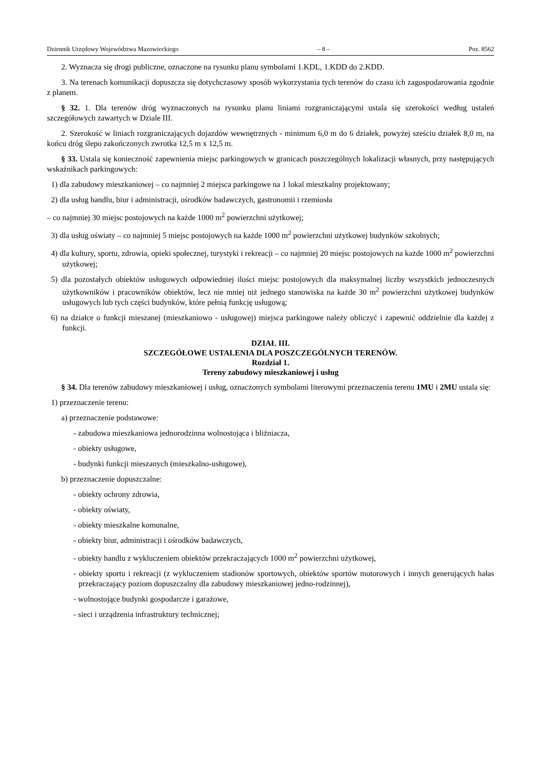Dziennik Urzędowy Województwa Mazowieckiego – 8 – Poz. 8562
2. Wyznacza się drogi publiczne, oznaczone na rysunku planu symbolami 1.KDL, 1.KDD do 2.KDD.
3. Na terenach komunikacji dopuszcza się dotychczasowy sposób wykorzystania tych terenów do czasu ich zagospodarowania zgodnie z planem.
§ 32. 1. Dla terenów dróg wyznaczonych na rysunku planu liniami rozgraniczającymi ustala się szerokości według ustaleń szczegółowych zawartych w Dziale III.
2. Szerokość w liniach rozgraniczających dojazdów wewnętrznych - minimum 6,0 m do 6 działek, powyżej sześciu działek 8,0 m, na końcu dróg ślepo zakończonych zwrotka 12,5 m x 12,5 m.
§ 33. Ustala się konieczność zapewnienia miejsc parkingowych w granicach poszczególnych lokalizacji własnych, przy następujących wskaźnikach parkingowych:
1) dla zabudowy mieszkaniowej – co najmniej 2 miejsca parkingowe na 1 lokal mieszkalny projektowany;
2) dla usług handlu, biur i administracji, ośrodków badawczych, gastronomii i rzemiosła
– co najmniej 30 miejsc postojowych na każde 1000 m<sup>2</sup> powierzchni użytkowej;
3) dla usług oświaty – co najmniej 5 miejsc postojowych na każde 1000 m<sup>2</sup> powierzchni użytkowej budynków szkolnych;
4) dla kultury, sportu, zdrowia, opieki społecznej, turystyki i rekreacji – co najmniej 20 miejsc postojowych na każde 1000 m<sup>2</sup> powierzchni użytkowej;
5) dla pozostałych obiektów usługowych odpowiedniej ilości miejsc postojowych dla maksymalnej liczby wszystkich jednoczesnych użytkowników i pracowników obiektów, lecz nie mniej niż jednego stanowiska na każde 30 m<sup>2</sup> powierzchni użytkowej budynków usługowych lub tych części budynków, które pełnią funkcję usługową;
6) na działce o funkcji mieszanej (mieszkaniowo - usługowej) miejsca parkingowe należy obliczyć i zapewnić oddzielnie dla każdej z funkcji.
DZIAŁ III.
SZCZEGÓŁOWE USTALENIA DLA POSZCZEGÓLNYCH TERENÓW.
Rozdział 1.
Tereny zabudowy mieszkaniowej i usług
§ 34. Dla terenów zabudowy mieszkaniowej i usług, oznaczonych symbolami literowymi przeznaczenia terenu 1MU i 2MU ustala się:
1) przeznaczenie terenu:
a) przeznaczenie podstawowe:
- zabudowa mieszkaniowa jednorodzinna wolnostojąca i bliźniacza,
- obiekty usługowe,
- budynki funkcji mieszanych (mieszkalno-usługowe),
b) przeznaczenie dopuszczalne:
- obiekty ochrony zdrowia,
- obiekty oświaty,
- obiekty mieszkalne komunalne,
- obiekty biur, administracji i ośrodków badawczych,
- obiekty handlu z wykluczeniem obiektów przekraczających 1000 m<sup>2</sup> powierzchni użytkowej,
- obiekty sportu i rekreacji (z wykluczeniem stadionów sportowych, obiektów sportów motorowych i innych generujących hałas przekraczający poziom dopuszczalny dla zabudowy mieszkaniowej jedno-rodzinnej),
- wolnostojące budynki gospodarcze i garażowe,
- sieci i urządzenia infrastruktury technicznej;